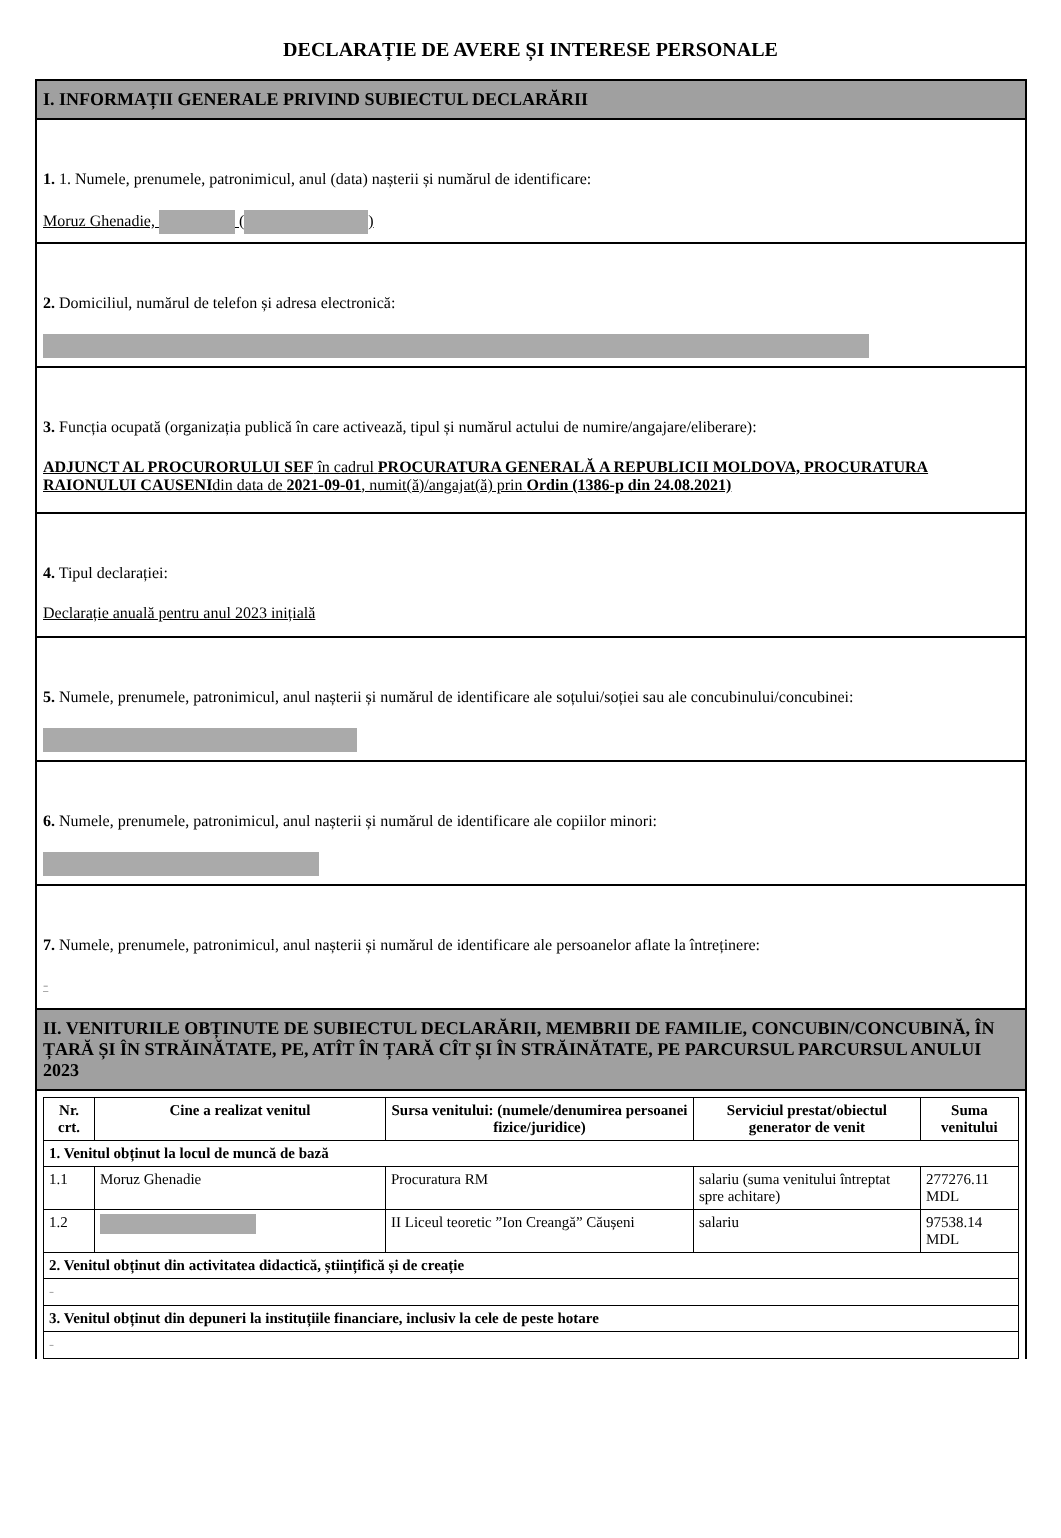DECLARAȚIE DE AVERE ȘI INTERESE PERSONALE
I. INFORMAȚII GENERALE PRIVIND SUBIECTUL DECLARĂRII
1. 1. Numele, prenumele, patronimicul, anul (data) nașterii și numărul de identificare:
Moruz Ghenadie, ( )
2. Domiciliul, numărul de telefon și adresa electronică:
3. Funcția ocupată (organizația publică în care activează, tipul și numărul actului de numire/angajare/eliberare):
ADJUNCT AL PROCURORULUI SEF în cadrul PROCURATURA GENERALĂ A REPUBLICII MOLDOVA, PROCURATURA RAIONULUI CAUSENIdin data de 2021-09-01, numit(ă)/angajat(ă) prin Ordin (1386-p din 24.08.2021)
4. Tipul declarației:
Declarație anuală pentru anul 2023 inițială
5. Numele, prenumele, patronimicul, anul nașterii și numărul de identificare ale soțului/soției sau ale concubinului/concubinei:
6. Numele, prenumele, patronimicul, anul nașterii și numărul de identificare ale copiilor minori:
7. Numele, prenumele, patronimicul, anul nașterii și numărul de identificare ale persoanelor aflate la întreținere:
-
II. VENITURILE OBȚINUTE DE SUBIECTUL DECLARĂRII, MEMBRII DE FAMILIE, CONCUBIN/CONCUBINĂ, ÎN ȚARĂ ȘI ÎN STRĂINĂTATE, PE, ATÎT ÎN ȚARĂ CÎT ȘI ÎN STRĂINĂTATE, PE PARCURSUL PARCURSUL ANULUI 2023
| Nr. crt. | Cine a realizat venitul | Sursa venitului: (numele/denumirea persoanei fizice/juridice) | Serviciul prestat/obiectul generator de venit | Suma venitului |
| --- | --- | --- | --- | --- |
| 1. Venitul obținut la locul de muncă de bază | | | | |
| 1.1 | Moruz Ghenadie | Procuratura RM | salariu (suma venitului întreptat spre achitare) | 277276.11 MDL |
| 1.2 | | II Liceul teoretic ”Ion Creangă” Căușeni | salariu | 97538.14 MDL |
| 2. Venitul obținut din activitatea didactică, științifică și de creație | | | | |
| - | | | | |
| 3. Venitul obținut din depuneri la instituțiile financiare, inclusiv la cele de peste hotare | | | | |
| - | | | | |